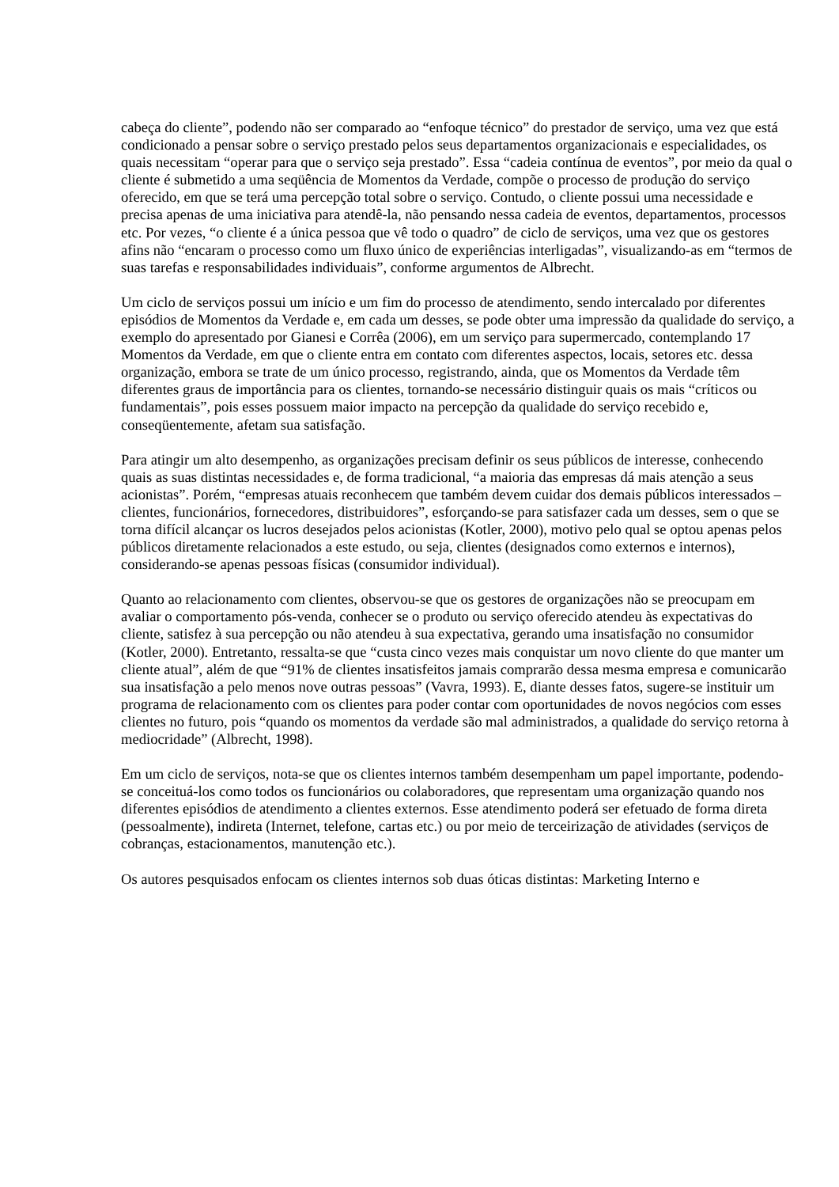cabeça do cliente”, podendo não ser comparado ao “enfoque técnico” do prestador de serviço, uma vez que está condicionado a pensar sobre o serviço prestado pelos seus departamentos organizacionais e especialidades, os quais necessitam “operar para que o serviço seja prestado”. Essa “cadeia contínua de eventos”, por meio da qual o cliente é submetido a uma seqüência de Momentos da Verdade, compõe o processo de produção do serviço oferecido, em que se terá uma percepção total sobre o serviço. Contudo, o cliente possui uma necessidade e precisa apenas de uma iniciativa para atendê-la, não pensando nessa cadeia de eventos, departamentos, processos etc. Por vezes, “o cliente é a única pessoa que vê todo o quadro” de ciclo de serviços, uma vez que os gestores afins não “encaram o processo como um fluxo único de experiências interligadas”, visualizando-as em “termos de suas tarefas e responsabilidades individuais”, conforme argumentos de Albrecht.
Um ciclo de serviços possui um início e um fim do processo de atendimento, sendo intercalado por diferentes episódios de Momentos da Verdade e, em cada um desses, se pode obter uma impressão da qualidade do serviço, a exemplo do apresentado por Gianesi e Corrêa (2006), em um serviço para supermercado, contemplando 17 Momentos da Verdade, em que o cliente entra em contato com diferentes aspectos, locais, setores etc. dessa organização, embora se trate de um único processo, registrando, ainda, que os Momentos da Verdade têm diferentes graus de importância para os clientes, tornando-se necessário distinguir quais os mais “críticos ou fundamentais”, pois esses possuem maior impacto na percepção da qualidade do serviço recebido e, conseqüentemente, afetam sua satisfação.
Para atingir um alto desempenho, as organizações precisam definir os seus públicos de interesse, conhecendo quais as suas distintas necessidades e, de forma tradicional, “a maioria das empresas dá mais atenção a seus acionistas”. Porém, “empresas atuais reconhecem que também devem cuidar dos demais públicos interessados – clientes, funcionários, fornecedores, distribuidores”, esforçando-se para satisfazer cada um desses, sem o que se torna difícil alcançar os lucros desejados pelos acionistas (Kotler, 2000), motivo pelo qual se optou apenas pelos públicos diretamente relacionados a este estudo, ou seja, clientes (designados como externos e internos), considerando-se apenas pessoas físicas (consumidor individual).
Quanto ao relacionamento com clientes, observou-se que os gestores de organizações não se preocupam em avaliar o comportamento pós-venda, conhecer se o produto ou serviço oferecido atendeu às expectativas do cliente, satisfez à sua percepção ou não atendeu à sua expectativa, gerando uma insatisfação no consumidor (Kotler, 2000). Entretanto, ressalta-se que “custa cinco vezes mais conquistar um novo cliente do que manter um cliente atual”, além de que “91% de clientes insatisfeitos jamais comprarão dessa mesma empresa e comunicarão sua insatisfação a pelo menos nove outras pessoas” (Vavra, 1993). E, diante desses fatos, sugere-se instituir um programa de relacionamento com os clientes para poder contar com oportunidades de novos negócios com esses clientes no futuro, pois “quando os momentos da verdade são mal administrados, a qualidade do serviço retorna à mediocridade” (Albrecht, 1998).
Em um ciclo de serviços, nota-se que os clientes internos também desempenham um papel importante, podendo-se conceituá-los como todos os funcionários ou colaboradores, que representam uma organização quando nos diferentes episódios de atendimento a clientes externos. Esse atendimento poderá ser efetuado de forma direta (pessoalmente), indireta (Internet, telefone, cartas etc.) ou por meio de terceirização de atividades (serviços de cobranças, estacionamentos, manutenção etc.).
Os autores pesquisados enfocam os clientes internos sob duas óticas distintas: Marketing Interno e